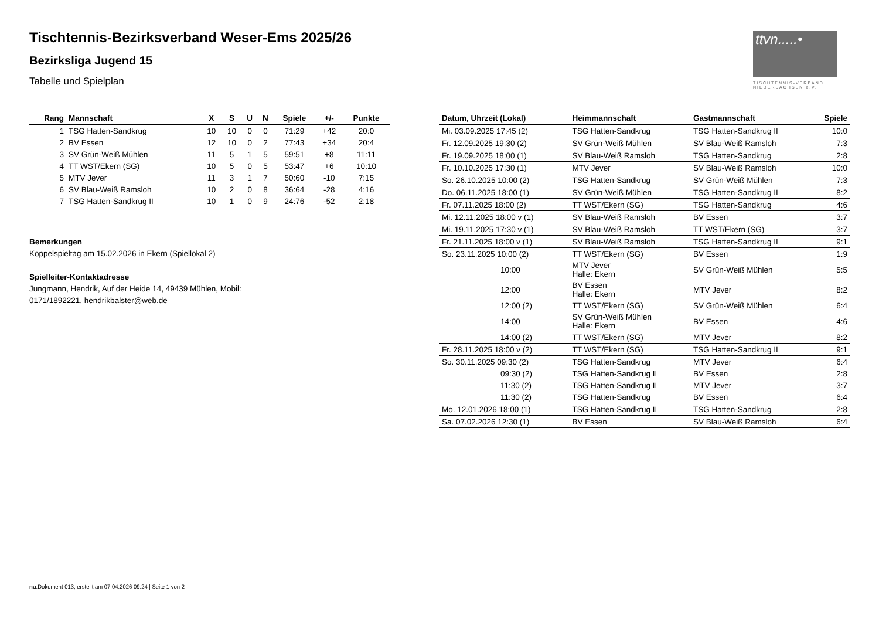Tischtennis-Bezirksverband Weser-Ems 2025/26
Bezirksliga Jugend 15
Tabelle und Spielplan
ttvn.....•
TISCHTENNIS-VERBAND NIEDERSACHSEN e.V.
| Rang | Mannschaft | X | S | U | N | Spiele | +/- | Punkte |
| --- | --- | --- | --- | --- | --- | --- | --- | --- |
| 1 | TSG Hatten-Sandkrug | 10 | 10 | 0 | 0 | 71:29 | +42 | 20:0 |
| 2 | BV Essen | 12 | 10 | 0 | 2 | 77:43 | +34 | 20:4 |
| 3 | SV Grün-Weiß Mühlen | 11 | 5 | 1 | 5 | 59:51 | +8 | 11:11 |
| 4 | TT WST/Ekern (SG) | 10 | 5 | 0 | 5 | 53:47 | +6 | 10:10 |
| 5 | MTV Jever | 11 | 3 | 1 | 7 | 50:60 | -10 | 7:15 |
| 6 | SV Blau-Weiß Ramsloh | 10 | 2 | 0 | 8 | 36:64 | -28 | 4:16 |
| 7 | TSG Hatten-Sandkrug II | 10 | 1 | 0 | 9 | 24:76 | -52 | 2:18 |
Bemerkungen
Koppelspieltag am 15.02.2026 in Ekern (Spiellokal 2)
Spielleiter-Kontaktadresse
Jungmann, Hendrik, Auf der Heide 14, 49439 Mühlen, Mobil:
0171/1892221, hendrikbalster@web.de
| Datum, Uhrzeit (Lokal) | Heimmannschaft | Gastmannschaft | Spiele |
| --- | --- | --- | --- |
| Mi. 03.09.2025 17:45 (2) | TSG Hatten-Sandkrug | TSG Hatten-Sandkrug II | 10:0 |
| Fr. 12.09.2025 19:30 (2) | SV Grün-Weiß Mühlen | SV Blau-Weiß Ramsloh | 7:3 |
| Fr. 19.09.2025 18:00 (1) | SV Blau-Weiß Ramsloh | TSG Hatten-Sandkrug | 2:8 |
| Fr. 10.10.2025 17:30 (1) | MTV Jever | SV Blau-Weiß Ramsloh | 10:0 |
| So. 26.10.2025 10:00 (2) | TSG Hatten-Sandkrug | SV Grün-Weiß Mühlen | 7:3 |
| Do. 06.11.2025 18:00 (1) | SV Grün-Weiß Mühlen | TSG Hatten-Sandkrug II | 8:2 |
| Fr. 07.11.2025 18:00 (2) | TT WST/Ekern (SG) | TSG Hatten-Sandkrug | 4:6 |
| Mi. 12.11.2025 18:00 v (1) | SV Blau-Weiß Ramsloh | BV Essen | 3:7 |
| Mi. 19.11.2025 17:30 v (1) | SV Blau-Weiß Ramsloh | TT WST/Ekern (SG) | 3:7 |
| Fr. 21.11.2025 18:00 v (1) | SV Blau-Weiß Ramsloh | TSG Hatten-Sandkrug II | 9:1 |
| So. 23.11.2025 10:00 (2) | TT WST/Ekern (SG) | BV Essen | 1:9 |
| 10:00 | MTV Jever Halle: Ekern | SV Grün-Weiß Mühlen | 5:5 |
| 12:00 | BV Essen Halle: Ekern | MTV Jever | 8:2 |
| 12:00 (2) | TT WST/Ekern (SG) | SV Grün-Weiß Mühlen | 6:4 |
| 14:00 | SV Grün-Weiß Mühlen Halle: Ekern | BV Essen | 4:6 |
| 14:00 (2) | TT WST/Ekern (SG) | MTV Jever | 8:2 |
| Fr. 28.11.2025 18:00 v (2) | TT WST/Ekern (SG) | TSG Hatten-Sandkrug II | 9:1 |
| So. 30.11.2025 09:30 (2) | TSG Hatten-Sandkrug | MTV Jever | 6:4 |
| 09:30 (2) | TSG Hatten-Sandkrug II | BV Essen | 2:8 |
| 11:30 (2) | TSG Hatten-Sandkrug II | MTV Jever | 3:7 |
| 11:30 (2) | TSG Hatten-Sandkrug | BV Essen | 6:4 |
| Mo. 12.01.2026 18:00 (1) | TSG Hatten-Sandkrug II | TSG Hatten-Sandkrug | 2:8 |
| Sa. 07.02.2026 12:30 (1) | BV Essen | SV Blau-Weiß Ramsloh | 6:4 |
nu.Dokument 013, erstellt am 07.04.2026 09:24 | Seite 1 von 2